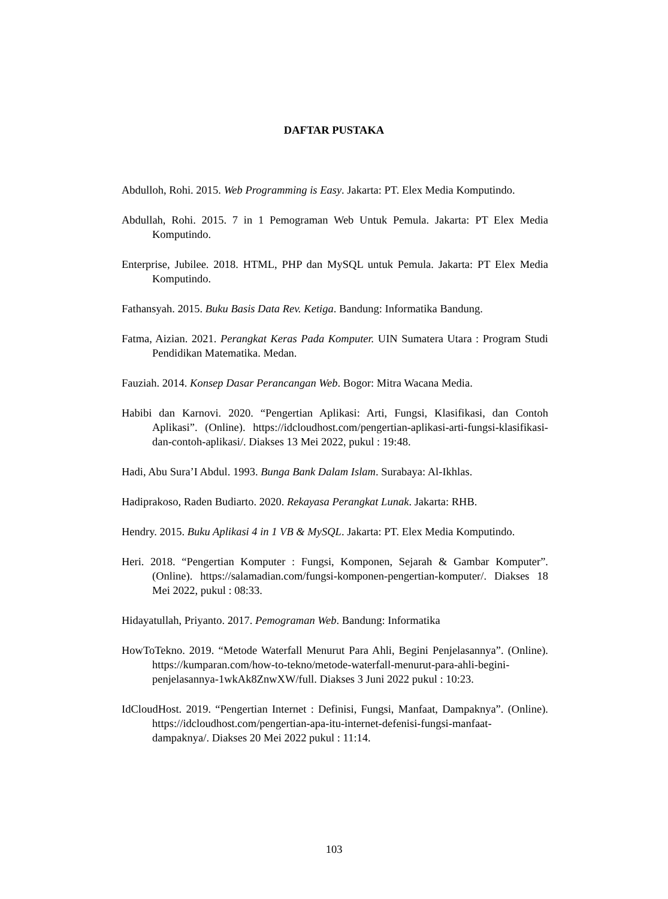DAFTAR PUSTAKA
Abdulloh, Rohi. 2015. Web Programming is Easy. Jakarta: PT. Elex Media Komputindo.
Abdullah, Rohi. 2015. 7 in 1 Pemograman Web Untuk Pemula. Jakarta: PT Elex Media Komputindo.
Enterprise, Jubilee. 2018. HTML, PHP dan MySQL untuk Pemula. Jakarta: PT Elex Media Komputindo.
Fathansyah. 2015. Buku Basis Data Rev. Ketiga. Bandung: Informatika Bandung.
Fatma, Aizian. 2021. Perangkat Keras Pada Komputer. UIN Sumatera Utara : Program Studi Pendidikan Matematika. Medan.
Fauziah. 2014. Konsep Dasar Perancangan Web. Bogor: Mitra Wacana Media.
Habibi dan Karnovi. 2020. “Pengertian Aplikasi: Arti, Fungsi, Klasifikasi, dan Contoh Aplikasi”. (Online). https://idcloudhost.com/pengertian-aplikasi-arti-fungsi-klasifikasi-dan-contoh-aplikasi/. Diakses 13 Mei 2022, pukul : 19:48.
Hadi, Abu Sura’I Abdul. 1993. Bunga Bank Dalam Islam. Surabaya: Al-Ikhlas.
Hadiprakoso, Raden Budiarto. 2020. Rekayasa Perangkat Lunak. Jakarta: RHB.
Hendry. 2015. Buku Aplikasi 4 in 1 VB & MySQL. Jakarta: PT. Elex Media Komputindo.
Heri. 2018. “Pengertian Komputer : Fungsi, Komponen, Sejarah & Gambar Komputer”. (Online). https://salamadian.com/fungsi-komponen-pengertian-komputer/. Diakses 18 Mei 2022, pukul : 08:33.
Hidayatullah, Priyanto. 2017. Pemograman Web. Bandung: Informatika
HowToTekno. 2019. “Metode Waterfall Menurut Para Ahli, Begini Penjelasannya”. (Online). https://kumparan.com/how-to-tekno/metode-waterfall-menurut-para-ahli-begini-penjelasannya-1wkAk8ZnwXW/full. Diakses 3 Juni 2022 pukul : 10:23.
IdCloudHost. 2019. “Pengertian Internet : Definisi, Fungsi, Manfaat, Dampaknya”. (Online). https://idcloudhost.com/pengertian-apa-itu-internet-defenisi-fungsi-manfaat-dampaknya/. Diakses 20 Mei 2022 pukul : 11:14.
103